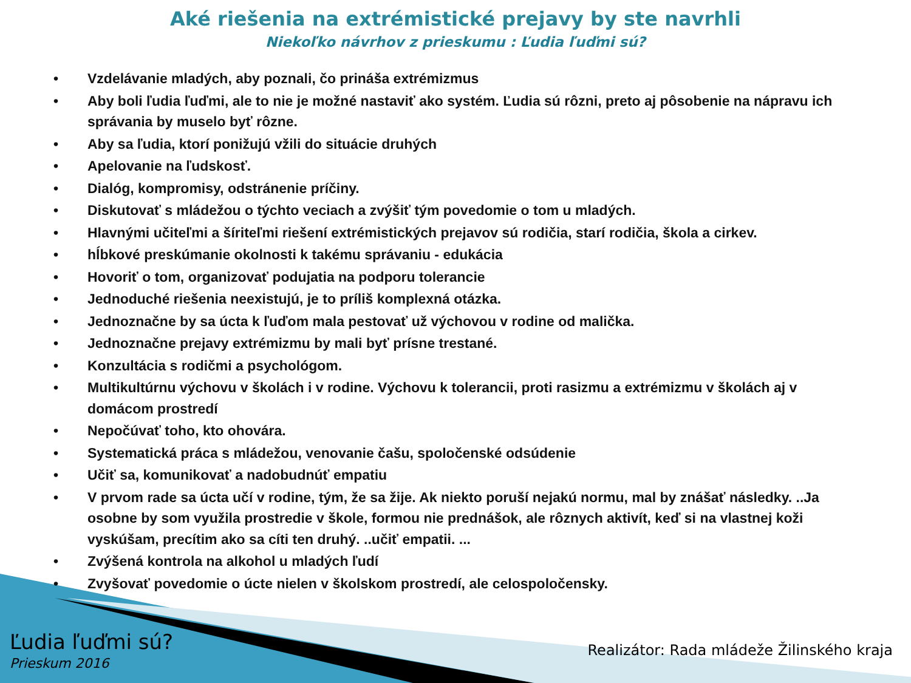Aké riešenia na extrémistické prejavy by ste navrhli
Niekoľko návrhov z prieskumu : Ľudia ľuďmi sú?
• Vzdelávanie mladých, aby poznali, čo prináša extrémizmus
• Aby boli ľudia ľuďmi, ale to nie je možné nastaviť ako systém. Ľudia sú rôzni, preto aj pôsobenie na nápravu ich správania by muselo byť rôzne.
• Aby sa ľudia, ktorí ponižujú vžili do situácie druhých
• Apelovanie na ľudskosť.
• Dialóg, kompromisy, odstránenie príčiny.
• Diskutovať s mládežou o týchto veciach a zvýšiť tým povedomie o tom u mladých.
• Hlavnými učiteľmi a šíriteľmi riešení extrémistických prejavov sú rodičia, starí rodičia, škola a cirkev.
• hĺbkové preskúmanie okolnosti k takému správaniu - edukácia
• Hovoriť o tom, organizovať podujatia na podporu tolerancie
• Jednoduché riešenia neexistujú, je to príliš komplexná otázka.
• Jednoznačne by sa úcta k ľuďom mala pestovať už výchovou v rodine od malička.
• Jednoznačne prejavy extrémizmu by mali byť prísne trestané.
• Konzultácia s rodičmi a psychológom.
• Multikultúrnu výchovu v školách i v rodine. Výchovu k tolerancii, proti rasizmu a extrémizmu v školách aj v domácom prostredí
• Nepočúvať toho, kto ohovára.
• Systematická práca s mládežou, venovanie čašu, spoločenské odsúdenie
• Učiť sa, komunikovať a nadobudnúť empatiu
• V prvom rade sa úcta učí v rodine, tým, že sa žije. Ak niekto poruší nejakú normu, mal by znášať následky. ..Ja osobne by som využila prostredie v škole, formou nie prednášok, ale rôznych aktivít, keď si na vlastnej koži vyskúšam, precítim ako sa cíti ten druhý. ..učiť empatii. ...
• Zvýšená kontrola na alkohol u mladých ľudí
• Zvyšovať povedomie o úcte nielen v školskom prostredí, ale celospoločensky.
Ľudia ľuďmi sú?
Prieskum 2016
Realizátor: Rada mládeže Žilinského kraja